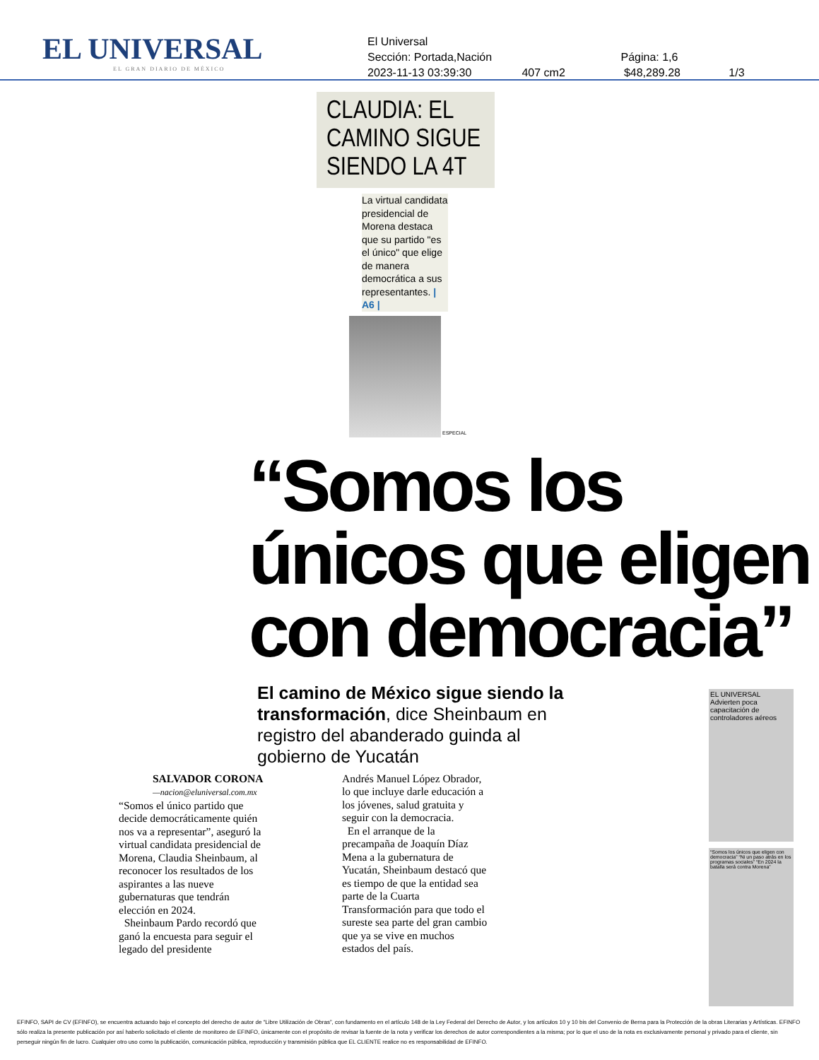EL UNIVERSAL
EL GRAN DIARIO DE MÉXICO
El Universal
Sección: Portada,Nación Página: 1,6
2023-11-13 03:39:30 407 cm2 $48,289.28 1/3
CLAUDIA: EL CAMINO SIGUE SIENDO LA 4T
La virtual candidata presidencial de Morena destaca que su partido "es el único" que elige de manera democrática a sus representantes. | A6 |
ESPECIAL
“Somos los únicos que eligen con democracia”
El camino de México sigue siendo la transformación, dice Sheinbaum en registro del abanderado guinda al gobierno de Yucatán
SALVADOR CORONA
—nacion@eluniversal.com.mx
“Somos el único partido que decide democráticamente quién nos va a representar”, aseguró la virtual candidata presidencial de Morena, Claudia Sheinbaum, al reconocer los resultados de los aspirantes a las nueve gubernaturas que tendrán elección en 2024.
Sheinbaum Pardo recordó que ganó la encuesta para seguir el legado del presidente
Andrés Manuel López Obrador, lo que incluye darle educación a los jóvenes, salud gratuita y seguir con la democracia.
En el arranque de la precampaña de Joaquín Díaz Mena a la gubernatura de Yucatán, Sheinbaum destacó que es tiempo de que la entidad sea parte de la Cuarta Transformación para que todo el sureste sea parte del gran cambio que ya se vive en muchos estados del país.
EL UNIVERSAL
Advierten poca capacitación de controladores aéreos
“Somos los únicos que eligen con democracia” “Ni un paso atrás en los programas sociales” “En 2024 la batalla será contra Morena”
EFINFO, SAPI de CV (EFINFO), se encuentra actuando bajo el concepto del derecho de autor de “Libre Utilización de Obras”, con fundamento en el artículo 148 de la Ley Federal del Derecho de Autor, y los artículos 10 y 10 bis del Convenio de Berna para la Protección de la obras Literarias y Artísticas. EFINFO sólo realiza la presente publicación por así haberlo solicitado el cliente de monitoreo de EFINFO, únicamente con el propósito de revisar la fuente de la nota y verificar los derechos de autor correspondientes a la misma; por lo que el uso de la nota es exclusivamente personal y privado para el cliente, sin perseguir ningún fin de lucro. Cualquier otro uso como la publicación, comunicación pública, reproducción y transmisión pública que EL CLIENTE realice no es responsabilidad de EFINFO.